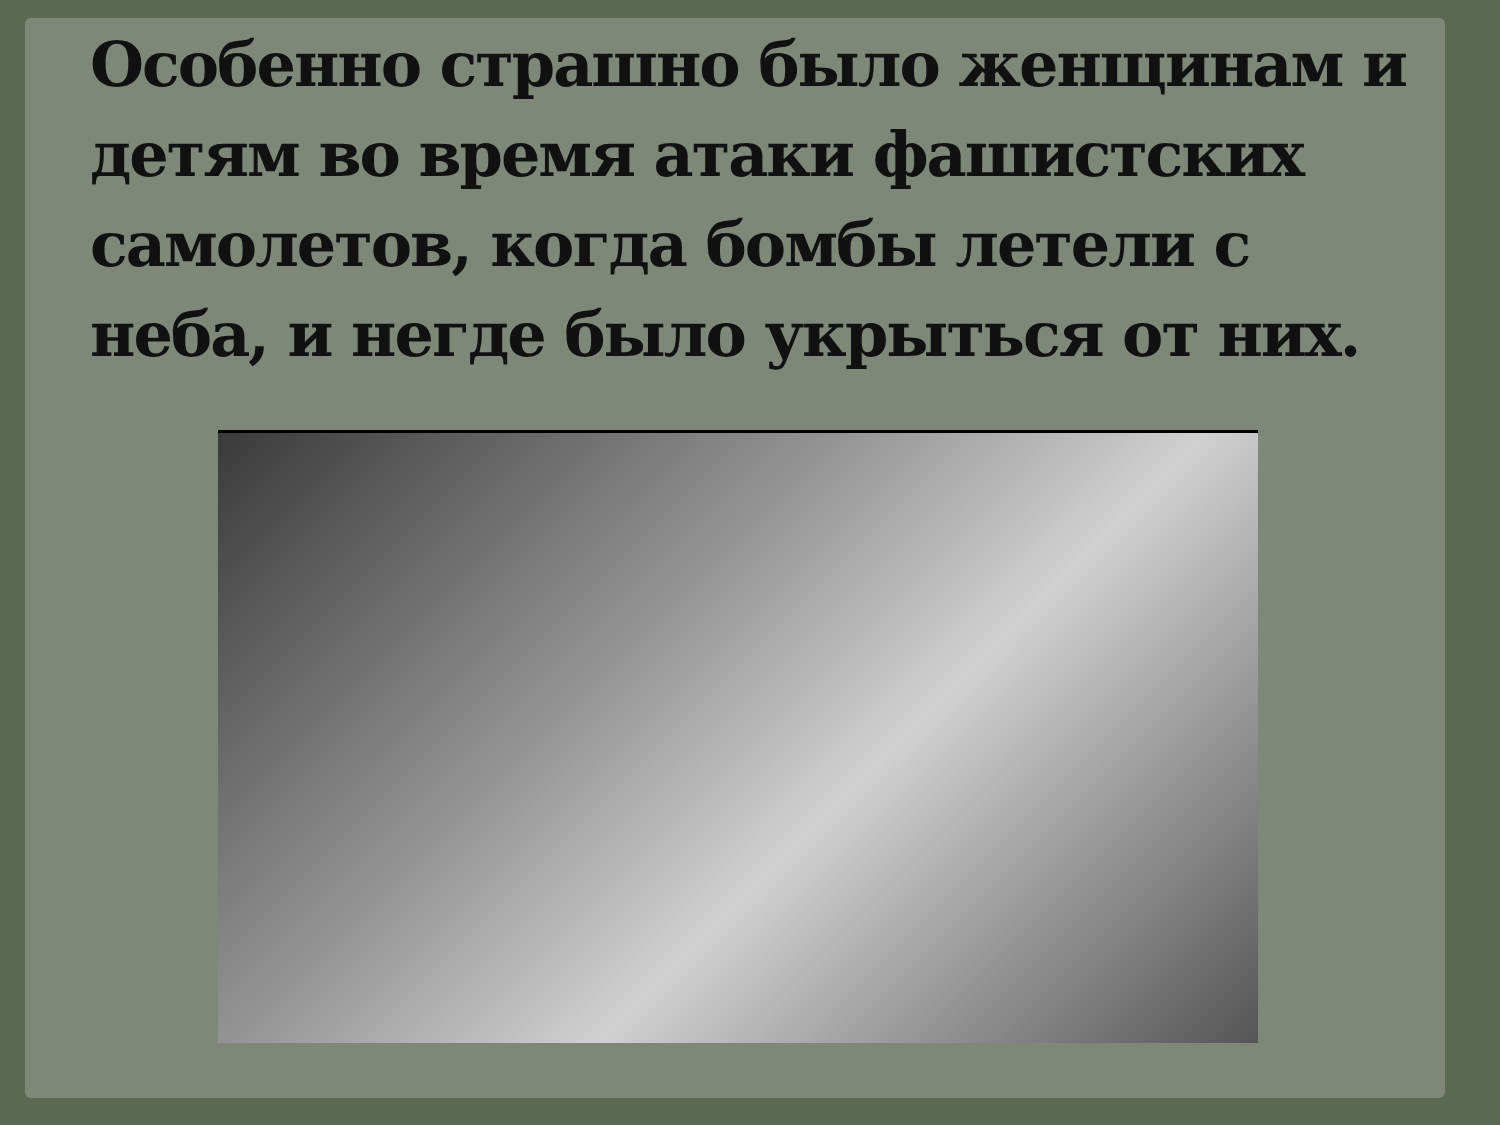Особенно страшно было женщинам и детям во время атаки фашистских самолетов, когда бомбы летели с неба, и негде было укрыться от них.